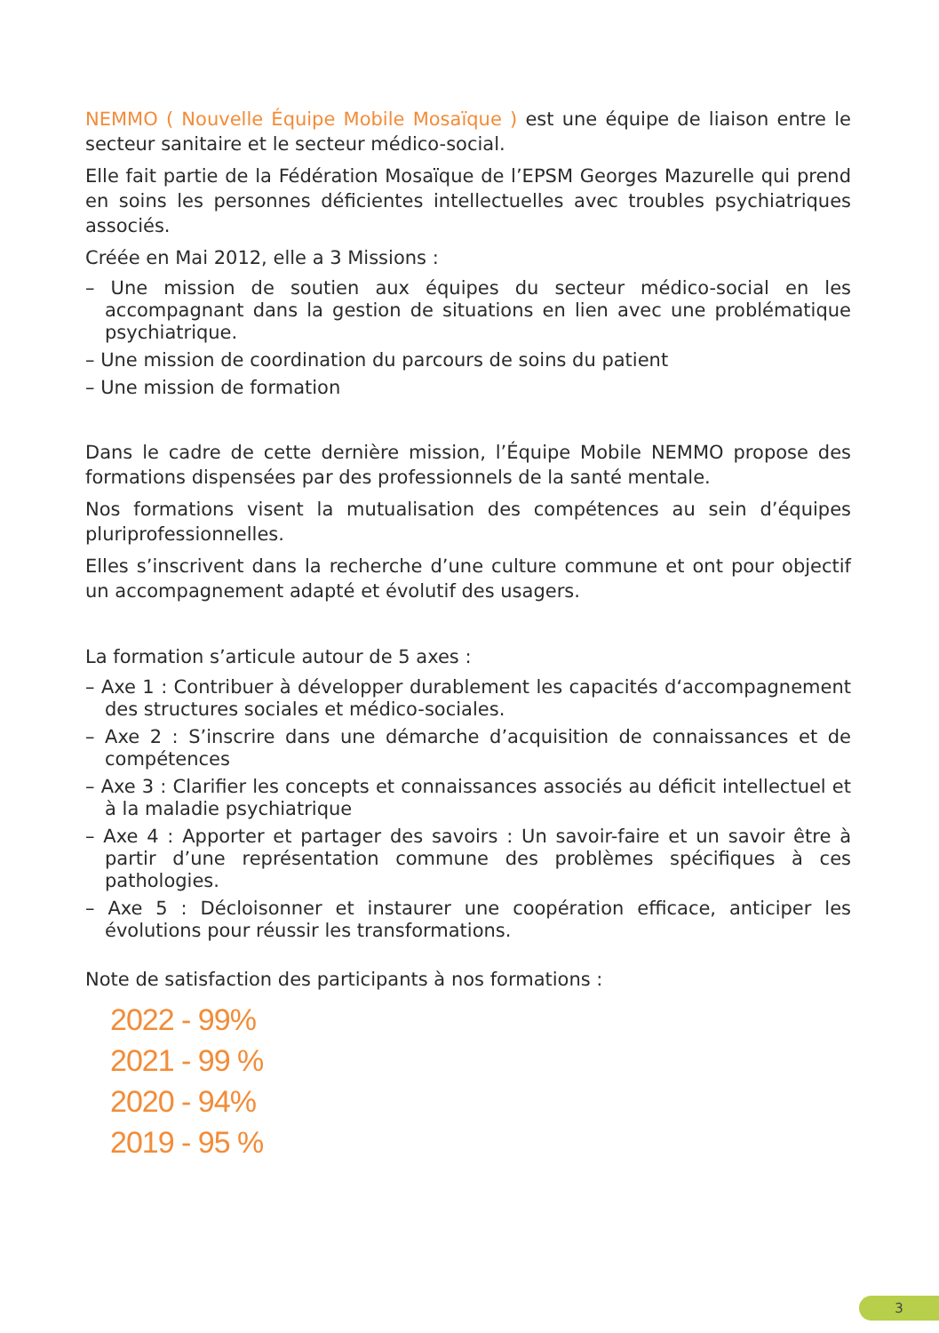NEMMO ( Nouvelle Équipe Mobile Mosaïque ) est une équipe de liaison entre le secteur sanitaire et le secteur médico-social.
Elle fait partie de la Fédération Mosaïque de l’EPSM Georges Mazurelle qui prend en soins les personnes déficientes intellectuelles avec troubles psychiatriques associés.
Créée en Mai 2012, elle a 3 Missions :
– Une mission de soutien aux équipes du secteur médico-social en les accompagnant dans la gestion de situations en lien avec une problématique psychiatrique.
– Une mission de coordination du parcours de soins du patient
– Une mission de formation
Dans le cadre de cette dernière mission, l’Équipe Mobile NEMMO propose des formations dispensées par des professionnels de la santé mentale.
Nos formations visent la mutualisation des compétences au sein d’équipes pluriprofessionnelles.
Elles s’inscrivent dans la recherche d’une culture commune et ont pour objectif un accompagnement adapté et évolutif des usagers.
La formation s’articule autour de 5 axes :
– Axe 1 : Contribuer à développer durablement les capacités d‘accompagnement des structures sociales et médico-sociales.
– Axe 2 : S’inscrire dans une démarche d’acquisition de connaissances et de compétences
– Axe 3 : Clarifier les concepts et connaissances associés au déficit intellectuel et à la maladie psychiatrique
– Axe 4 : Apporter et partager des savoirs : Un savoir-faire et un savoir être à partir d’une représentation commune des problèmes spécifiques à ces pathologies.
– Axe 5 : Décloisonner et instaurer une coopération efficace, anticiper les évolutions pour réussir les transformations.
Note de satisfaction des participants à nos formations :
2022 - 99%
2021 - 99 %
2020 - 94%
2019 - 95 %
3